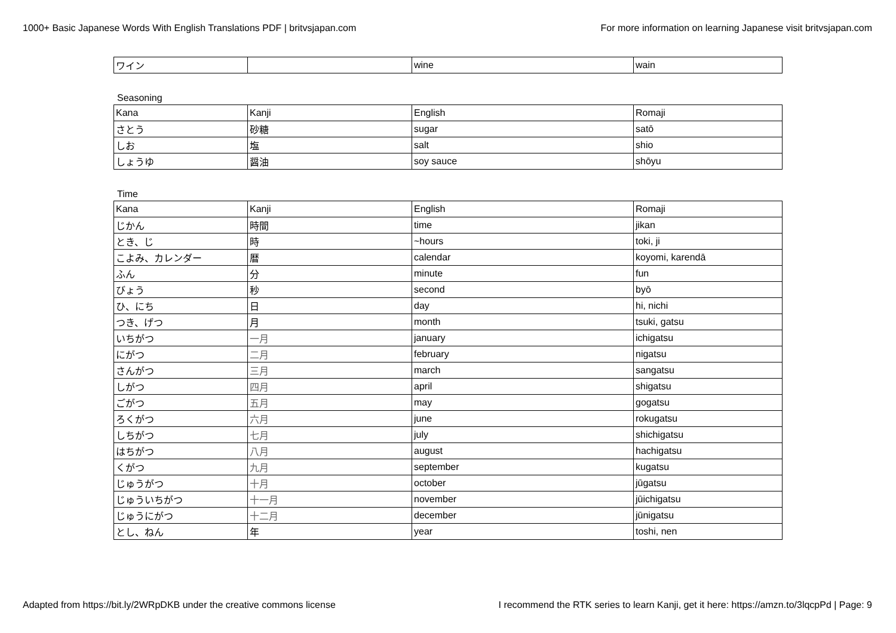1000+ Basic Japanese Words With English Translations PDF | britvsjapan.com For more information on learning Japanese visit britvsjapan.com
| ワイン | | wine | wain |
Seasoning
| Kana | Kanji | English | Romaji |
| さとう | 砂糖 | sugar | satō |
| しお | 塩 | salt | shio |
| しょうゆ | 醤油 | soy sauce | shōyu |
Time
| Kana | Kanji | English | Romaji |
| じかん | 時間 | time | jikan |
| とき、じ | 時 | ~hours | toki, ji |
| こよみ、カレンダー | 暦 | calendar | koyomi, karendā |
| ふん | 分 | minute | fun |
| びょう | 秒 | second | byō |
| ひ、にち | 日 | day | hi, nichi |
| つき、げつ | 月 | month | tsuki, gatsu |
| いちがつ | 一月 | january | ichigatsu |
| にがつ | 二月 | february | nigatsu |
| さんがつ | 三月 | march | sangatsu |
| しがつ | 四月 | april | shigatsu |
| ごがつ | 五月 | may | gogatsu |
| ろくがつ | 六月 | june | rokugatsu |
| しちがつ | 七月 | july | shichigatsu |
| はちがつ | 八月 | august | hachigatsu |
| くがつ | 九月 | september | kugatsu |
| じゅうがつ | 十月 | october | jūgatsu |
| じゅういちがつ | 十一月 | november | jūichigatsu |
| じゅうにがつ | 十二月 | december | jūnigatsu |
| とし、ねん | 年 | year | toshi, nen |
Adapted from https://bit.ly/2WRpDKB under the creative commons license I recommend the RTK series to learn Kanji, get it here: https://amzn.to/3lqcpPd | Page: 9